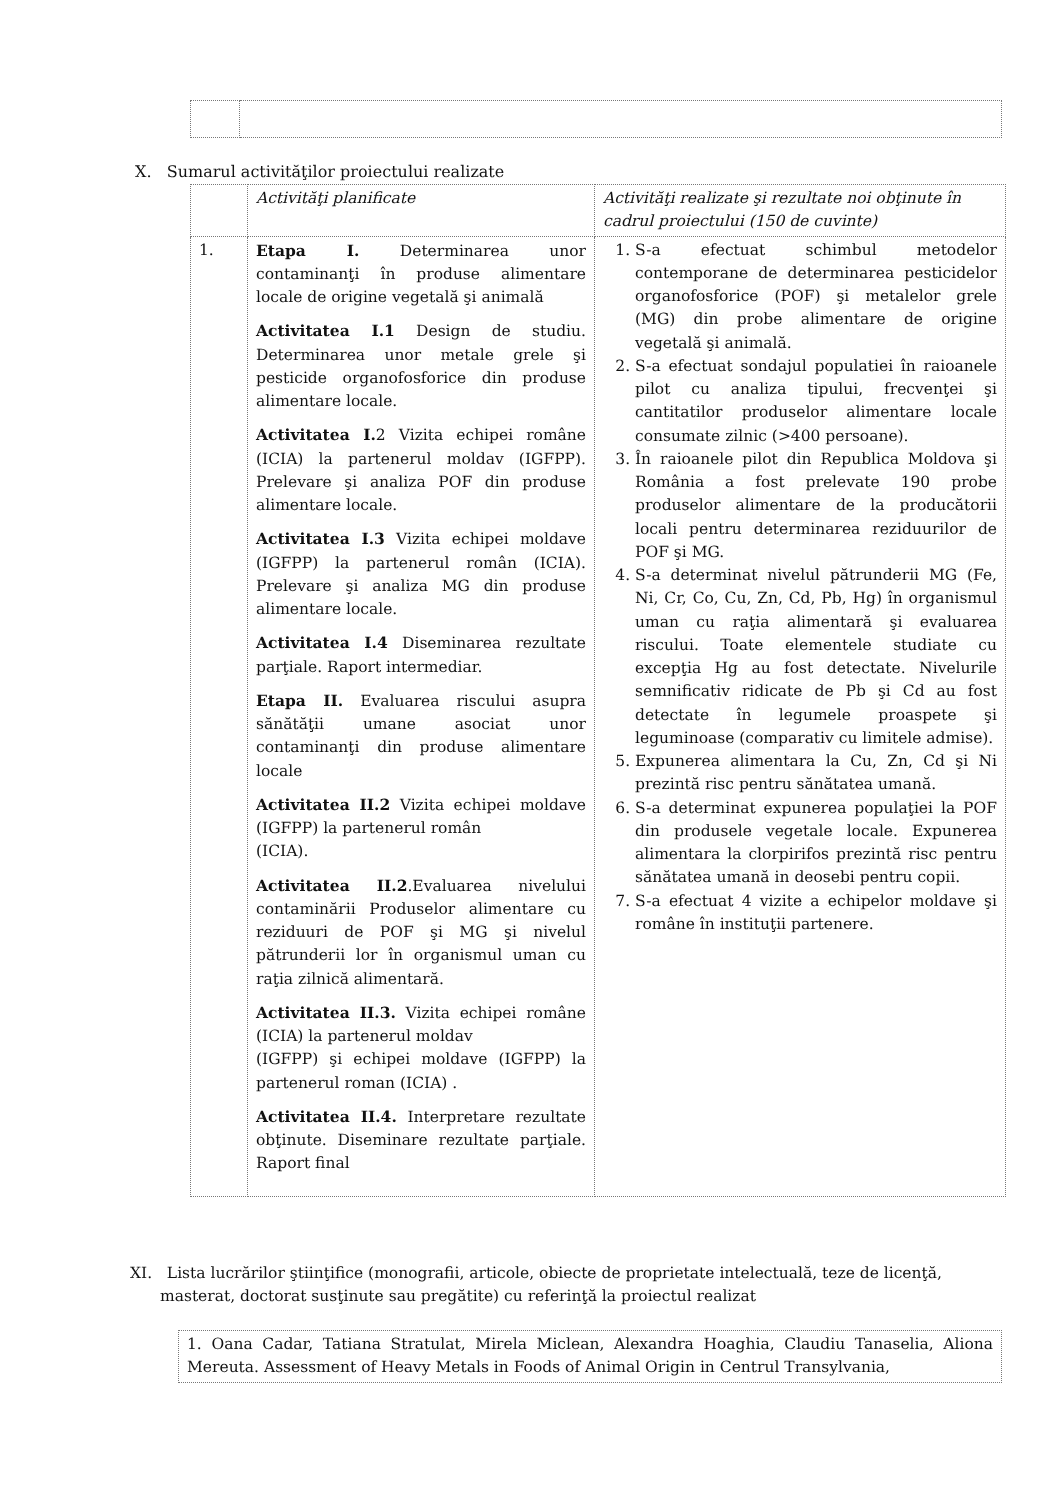X. Sumarul activităţilor proiectului realizate
| | Activităţi planificate | Activităţi realizate şi rezultate noi obţinute în cadrul proiectului (150 de cuvinte) |
| 1. | Etapa I. Determinarea unor contaminanţi în produse alimentare locale de origine vegetală şi animală Activitatea I.1 Design de studiu. Determinarea unor metale grele şi pesticide organofosforice din produse alimentare locale. Activitatea I. 2 Vizita echipei române (ICIA) la partenerul moldav (IGFPP). Prelevare şi analiza POF din produse alimentare locale. Activitatea I.3 Vizita echipei moldave (IGFPP) la partenerul român (ICIA). Prelevare şi analiza MG din produse alimentare locale. Activitatea I.4 Diseminarea rezultate parţiale. Raport intermediar. Etapa II. Evaluarea riscului asupra sănătăţii umane asociat unor contaminanţi din produse alimentare locale Activitatea II.2 Vizita echipei moldave (IGFPP) la partenerul român (ICIA). Activitatea II.2 .Evaluarea nivelului contaminării Produselor alimentare cu reziduuri de POF şi MG şi nivelul pătrunderii lor în organismul uman cu raţia zilnică alimentară. Activitatea II.3. Vizita echipei române (ICIA) la partenerul moldav (IGFPP) şi echipei moldave (IGFPP) la partenerul roman (ICIA) . Activitatea II.4. Interpretare rezultate obţinute. Diseminare rezultate parţiale. Raport final | 1. S-a efectuat schimbul metodelor contemporane de determinarea pesticidelor organofosforice (POF) şi metalelor grele (MG) din probe alimentare de origine vegetală şi animală. 2. S-a efectuat sondajul populatiei în raioanele pilot cu analiza tipului, frecvenţei şi cantitatilor produselor alimentare locale consumate zilnic (>400 persoane). 3. În raioanele pilot din Republica Moldova şi România a fost prelevate 190 probe produselor alimentare de la producătorii locali pentru determinarea reziduurilor de POF şi MG. 4. S-a determinat nivelul pătrunderii MG (Fe, Ni, Cr, Co, Cu, Zn, Cd, Pb, Hg) în organismul uman cu raţia alimentară şi evaluarea riscului. Toate elementele studiate cu excepţia Hg au fost detectate. Nivelurile semnificativ ridicate de Pb şi Cd au fost detectate în legumele proaspete şi leguminoase (comparativ cu limitele admise). 5. Expunerea alimentara la Cu, Zn, Cd şi Ni prezintă risc pentru sănătatea umană. 6. S-a determinat expunerea populaţiei la POF din produsele vegetale locale. Expunerea alimentara la clorpirifos prezintă risc pentru sănătatea umană in deosebi pentru copii. 7. S-a efectuat 4 vizite a echipelor moldave şi române în instituţii partenere. |
XI. Lista lucrărilor ştiinţifice (monografii, articole, obiecte de proprietate intelectuală, teze de licenţă, masterat, doctorat susţinute sau pregătite) cu referinţă la proiectul realizat
| 1. Oana Cadar, Tatiana Stratulat, Mirela Miclean, Alexandra Hoaghia, Claudiu Tanaselia, Aliona Mereuta. Assessment of Heavy Metals in Foods of Animal Origin in Centrul Transylvania, |